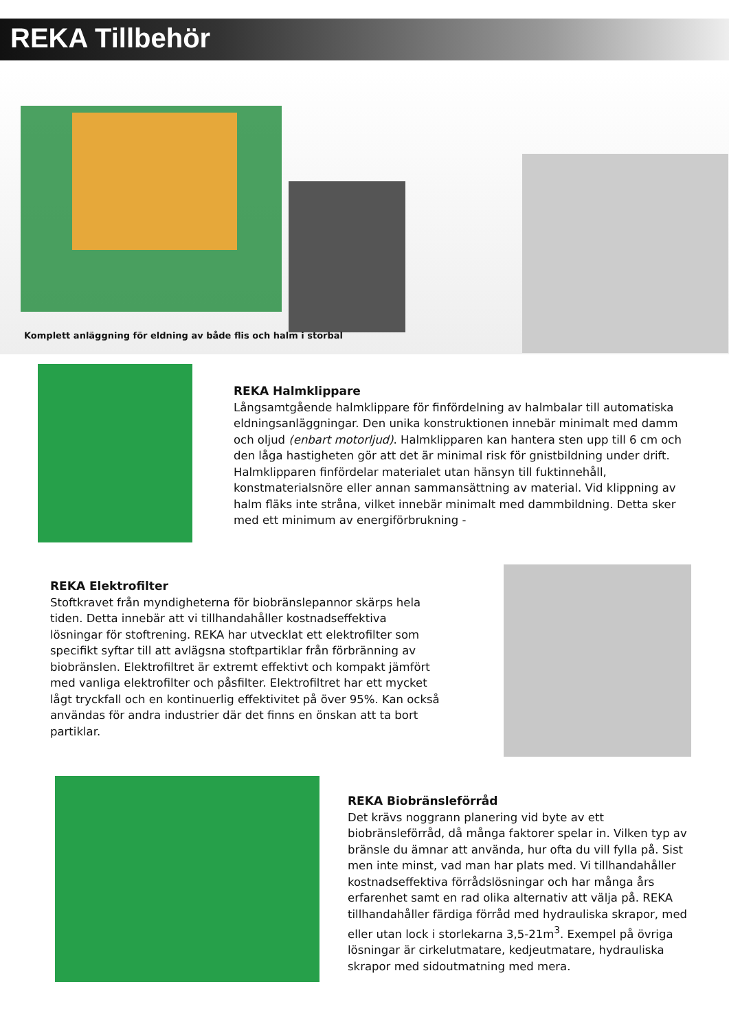REKA Tillbehör
Komplett anläggning för eldning av både flis och halm i storbal
REKA Halmklippare
Långsamtgående halmklippare för finfördelning av halmbalar till automatiska eldningsanläggningar. Den unika konstruktionen innebär minimalt med damm och oljud (enbart motorljud). Halmklipparen kan hantera sten upp till 6 cm och den låga hastigheten gör att det är minimal risk för gnistbildning under drift. Halmklipparen finfördelar materialet utan hänsyn till fuktinnehåll, konstmaterialsnöre eller annan sammansättning av material. Vid klippning av halm fläks inte stråna, vilket innebär minimalt med dammbildning. Detta sker med ett minimum av energiförbrukning -
REKA Elektrofilter
Stoftkravet från myndigheterna för biobränslepannor skärps hela tiden. Detta innebär att vi tillhandahåller kostnadseffektiva lösningar för stoftrening. REKA har utvecklat ett elektrofilter som specifikt syftar till att avlägsna stoftpartiklar från förbränning av biobränslen. Elektrofiltret är extremt effektivt och kompakt jämfört med vanliga elektrofilter och påsfilter. Elektrofiltret har ett mycket lågt tryckfall och en kontinuerlig effektivitet på över 95%. Kan också användas för andra industrier där det finns en önskan att ta bort partiklar.
REKA Biobränsleförråd
Det krävs noggrann planering vid byte av ett biobränsleförråd, då många faktorer spelar in. Vilken typ av bränsle du ämnar att använda, hur ofta du vill fylla på. Sist men inte minst, vad man har plats med. Vi tillhandahåller kostnadseffektiva förrådslösningar och har många års erfarenhet samt en rad olika alternativ att välja på. REKA tillhandahåller färdiga förråd med hydrauliska skrapor, med eller utan lock i storlekarna 3,5-21m<sup>3</sup>. Exempel på övriga lösningar är cirkelutmatare, kedjeutmatare, hydrauliska skrapor med sidoutmatning med mera.